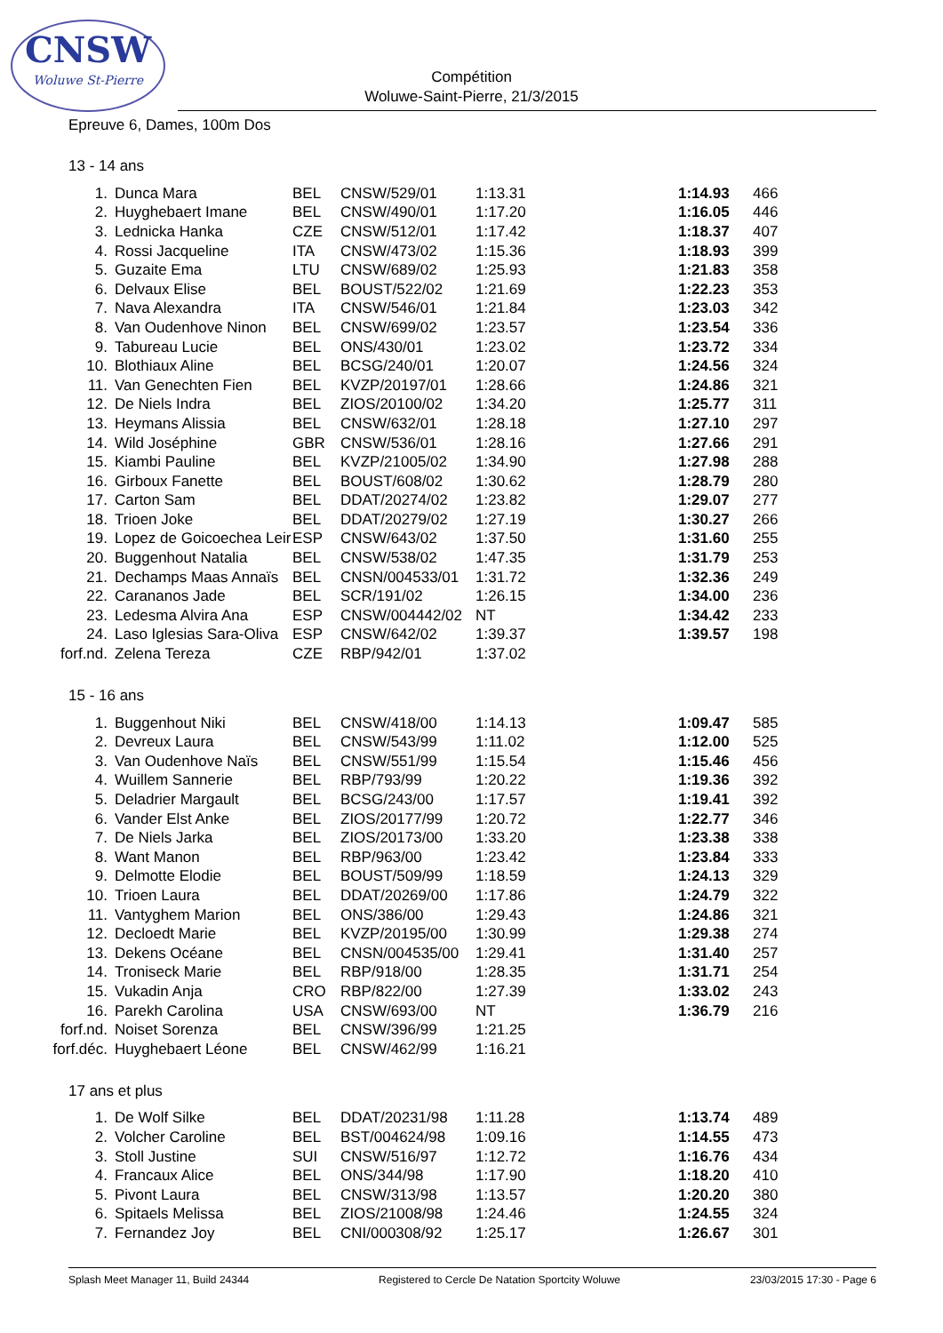CNSW
Woluwe St-Pierre
Compétition
Woluwe-Saint-Pierre, 21/3/2015
Epreuve 6, Dames, 100m Dos
13 - 14 ans
| 1. | Dunca Mara | BEL | CNSW/529/01 | 1:13.31 | 1:14.93 | 466 |
| 2. | Huyghebaert Imane | BEL | CNSW/490/01 | 1:17.20 | 1:16.05 | 446 |
| 3. | Lednicka Hanka | CZE | CNSW/512/01 | 1:17.42 | 1:18.37 | 407 |
| 4. | Rossi Jacqueline | ITA | CNSW/473/02 | 1:15.36 | 1:18.93 | 399 |
| 5. | Guzaite Ema | LTU | CNSW/689/02 | 1:25.93 | 1:21.83 | 358 |
| 6. | Delvaux Elise | BEL | BOUST/522/02 | 1:21.69 | 1:22.23 | 353 |
| 7. | Nava Alexandra | ITA | CNSW/546/01 | 1:21.84 | 1:23.03 | 342 |
| 8. | Van Oudenhove Ninon | BEL | CNSW/699/02 | 1:23.57 | 1:23.54 | 336 |
| 9. | Tabureau Lucie | BEL | ONS/430/01 | 1:23.02 | 1:23.72 | 334 |
| 10. | Blothiaux Aline | BEL | BCSG/240/01 | 1:20.07 | 1:24.56 | 324 |
| 11. | Van Genechten Fien | BEL | KVZP/20197/01 | 1:28.66 | 1:24.86 | 321 |
| 12. | De Niels Indra | BEL | ZIOS/20100/02 | 1:34.20 | 1:25.77 | 311 |
| 13. | Heymans Alissia | BEL | CNSW/632/01 | 1:28.18 | 1:27.10 | 297 |
| 14. | Wild Joséphine | GBR | CNSW/536/01 | 1:28.16 | 1:27.66 | 291 |
| 15. | Kiambi Pauline | BEL | KVZP/21005/02 | 1:34.90 | 1:27.98 | 288 |
| 16. | Girboux Fanette | BEL | BOUST/608/02 | 1:30.62 | 1:28.79 | 280 |
| 17. | Carton Sam | BEL | DDAT/20274/02 | 1:23.82 | 1:29.07 | 277 |
| 18. | Trioen Joke | BEL | DDAT/20279/02 | 1:27.19 | 1:30.27 | 266 |
| 19. | Lopez de Goicoechea Leir | ESP | CNSW/643/02 | 1:37.50 | 1:31.60 | 255 |
| 20. | Buggenhout Natalia | BEL | CNSW/538/02 | 1:47.35 | 1:31.79 | 253 |
| 21. | Dechamps Maas Annaïs | BEL | CNSN/004533/01 | 1:31.72 | 1:32.36 | 249 |
| 22. | Carananos Jade | BEL | SCR/191/02 | 1:26.15 | 1:34.00 | 236 |
| 23. | Ledesma Alvira Ana | ESP | CNSW/004442/02 | NT | 1:34.42 | 233 |
| 24. | Laso Iglesias Sara-Oliva | ESP | CNSW/642/02 | 1:39.37 | 1:39.57 | 198 |
| forf.nd. | Zelena Tereza | CZE | RBP/942/01 | 1:37.02 | | |
15 - 16 ans
| 1. | Buggenhout Niki | BEL | CNSW/418/00 | 1:14.13 | 1:09.47 | 585 |
| 2. | Devreux Laura | BEL | CNSW/543/99 | 1:11.02 | 1:12.00 | 525 |
| 3. | Van Oudenhove Naïs | BEL | CNSW/551/99 | 1:15.54 | 1:15.46 | 456 |
| 4. | Wuillem Sannerie | BEL | RBP/793/99 | 1:20.22 | 1:19.36 | 392 |
| 5. | Deladrier Margault | BEL | BCSG/243/00 | 1:17.57 | 1:19.41 | 392 |
| 6. | Vander Elst Anke | BEL | ZIOS/20177/99 | 1:20.72 | 1:22.77 | 346 |
| 7. | De Niels Jarka | BEL | ZIOS/20173/00 | 1:33.20 | 1:23.38 | 338 |
| 8. | Want Manon | BEL | RBP/963/00 | 1:23.42 | 1:23.84 | 333 |
| 9. | Delmotte Elodie | BEL | BOUST/509/99 | 1:18.59 | 1:24.13 | 329 |
| 10. | Trioen Laura | BEL | DDAT/20269/00 | 1:17.86 | 1:24.79 | 322 |
| 11. | Vantyghem Marion | BEL | ONS/386/00 | 1:29.43 | 1:24.86 | 321 |
| 12. | Decloedt Marie | BEL | KVZP/20195/00 | 1:30.99 | 1:29.38 | 274 |
| 13. | Dekens Océane | BEL | CNSN/004535/00 | 1:29.41 | 1:31.40 | 257 |
| 14. | Troniseck Marie | BEL | RBP/918/00 | 1:28.35 | 1:31.71 | 254 |
| 15. | Vukadin Anja | CRO | RBP/822/00 | 1:27.39 | 1:33.02 | 243 |
| 16. | Parekh Carolina | USA | CNSW/693/00 | NT | 1:36.79 | 216 |
| forf.nd. | Noiset Sorenza | BEL | CNSW/396/99 | 1:21.25 | | |
| forf.déc. | Huyghebaert Léone | BEL | CNSW/462/99 | 1:16.21 | | |
17 ans et plus
| 1. | De Wolf Silke | BEL | DDAT/20231/98 | 1:11.28 | 1:13.74 | 489 |
| 2. | Volcher Caroline | BEL | BST/004624/98 | 1:09.16 | 1:14.55 | 473 |
| 3. | Stoll Justine | SUI | CNSW/516/97 | 1:12.72 | 1:16.76 | 434 |
| 4. | Francaux Alice | BEL | ONS/344/98 | 1:17.90 | 1:18.20 | 410 |
| 5. | Pivont Laura | BEL | CNSW/313/98 | 1:13.57 | 1:20.20 | 380 |
| 6. | Spitaels Melissa | BEL | ZIOS/21008/98 | 1:24.46 | 1:24.55 | 324 |
| 7. | Fernandez Joy | BEL | CNI/000308/92 | 1:25.17 | 1:26.67 | 301 |
Splash Meet Manager 11, Build 24344 Registered to Cercle De Natation Sportcity Woluwe 23/03/2015 17:30 - Page 6